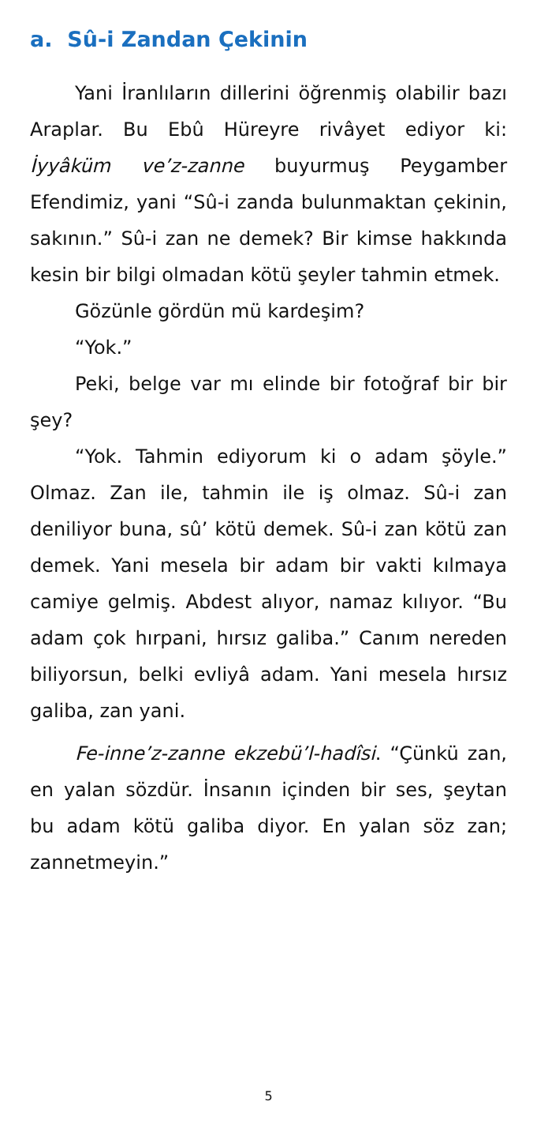a. Sû-i Zandan Çekinin
Yani İranlıların dillerini öğrenmiş olabilir bazı Araplar. Bu Ebû Hüreyre rivâyet ediyor ki: İyyâküm ve’z-zanne buyurmuş Peygamber Efendimiz, yani “Sû-i zanda bulunmaktan çekinin, sakının.” Sû-i zan ne demek? Bir kimse hakkında kesin bir bilgi olmadan kötü şeyler tahmin etmek.
Gözünle gördün mü kardeşim?
“Yok.”
Peki, belge var mı elinde bir fotoğraf bir bir şey?
“Yok. Tahmin ediyorum ki o adam şöyle.” Olmaz. Zan ile, tahmin ile iş olmaz. Sû-i zan deniliyor buna, sû’ kötü demek. Sû-i zan kötü zan demek. Yani mesela bir adam bir vakti kılmaya camiye gelmiş. Abdest alıyor, namaz kılıyor. “Bu adam çok hırpani, hırsız galiba.” Canım nereden biliyorsun, belki evliyâ adam. Yani mesela hırsız galiba, zan yani.
Fe-inne’z-zanne ekzebü’l-hadîsi. “Çünkü zan, en yalan sözdür. İnsanın içinden bir ses, şeytan bu adam kötü galiba diyor. En yalan söz zan; zannetmeyin.”
5